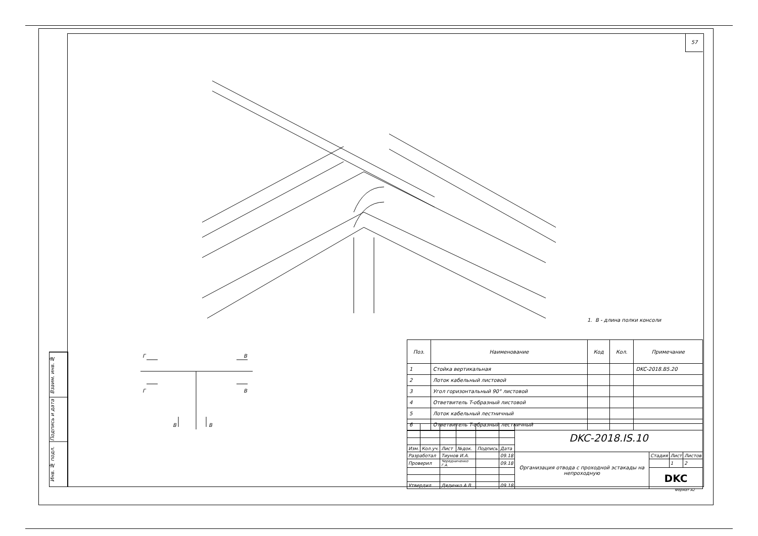57
Взаим. инв. №
Подпись и дата
Инв. № подл.
Г
В
Г
В
В
В
1. В - длина полки консоли
| Поз. | Наименование | Код | Кол. | Примечание |
| --- | --- | --- | --- | --- |
| 1 | Стойка вертикальная | | | DKC-2018.B5.20 |
| 2 | Лоток кабельный листовой | | | |
| 3 | Угол горизонтальный 90° листовой | | | |
| 4 | Ответвитель T-образный листовой | | | |
| 5 | Лоток кабельный лестничный | | | |
| 6 | Ответвитель T-образный лестничный | | | |
| | | | | | | DKC-2018.IS.10 | | | |
| Изм. | Кол.уч. | Лист | №док. | Подпись | Дата | | | | |
| Разработал | | Тиунов И.А. | | | 09.18 | Организация отвода с проходной эстакады на непроходную | Стадия | Лист | Листов |
| Проверил | | Чередниченко Г.А. | | | 09.18 | | | 1 | 2 |
| | | | | | | | DKC | | |
| Утвердил | | Дядичко А.В. | | | 09.18 | | | | |
Формат A2